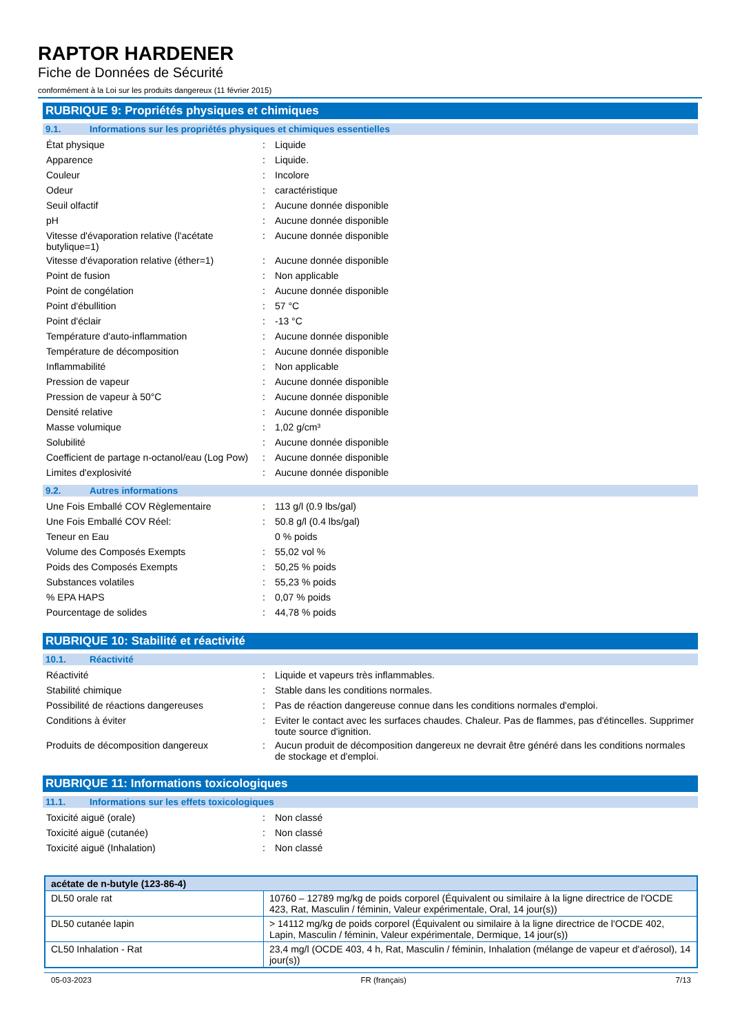RAPTOR HARDENER
Fiche de Données de Sécurité
conformément à la Loi sur les produits dangereux (11 février 2015)
RUBRIQUE 9: Propriétés physiques et chimiques
9.1. Informations sur les propriétés physiques et chimiques essentielles
| État physique | : | Liquide |
| Apparence | : | Liquide. |
| Couleur | : | Incolore |
| Odeur | : | caractéristique |
| Seuil olfactif | : | Aucune donnée disponible |
| pH | : | Aucune donnée disponible |
| Vitesse d'évaporation relative (l'acétate butylique=1) | : | Aucune donnée disponible |
| Vitesse d'évaporation relative (éther=1) | : | Aucune donnée disponible |
| Point de fusion | : | Non applicable |
| Point de congélation | : | Aucune donnée disponible |
| Point d'ébullition | : | 57 °C |
| Point d'éclair | : | -13 °C |
| Température d'auto-inflammation | : | Aucune donnée disponible |
| Température de décomposition | : | Aucune donnée disponible |
| Inflammabilité | : | Non applicable |
| Pression de vapeur | : | Aucune donnée disponible |
| Pression de vapeur à 50°C | : | Aucune donnée disponible |
| Densité relative | : | Aucune donnée disponible |
| Masse volumique | : | 1,02 g/cm³ |
| Solubilité | : | Aucune donnée disponible |
| Coefficient de partage n-octanol/eau (Log Pow) | : | Aucune donnée disponible |
| Limites d'explosivité | : | Aucune donnée disponible |
9.2. Autres informations
| Une Fois Emballé COV Règlementaire | : | 113 g/l (0.9 lbs/gal) |
| Une Fois Emballé COV Réel: | : | 50.8 g/l (0.4 lbs/gal) |
| Teneur en Eau | | 0 % poids |
| Volume des Composés Exempts | : | 55,02 vol % |
| Poids des Composés Exempts | : | 50,25 % poids |
| Substances volatiles | : | 55,23 % poids |
| % EPA HAPS | : | 0,07 % poids |
| Pourcentage de solides | : | 44,78 % poids |
RUBRIQUE 10: Stabilité et réactivité
10.1. Réactivité
| Réactivité | : | Liquide et vapeurs très inflammables. |
| Stabilité chimique | : | Stable dans les conditions normales. |
| Possibilité de réactions dangereuses | : | Pas de réaction dangereuse connue dans les conditions normales d'emploi. |
| Conditions à éviter | : | Eviter le contact avec les surfaces chaudes. Chaleur. Pas de flammes, pas d'étincelles. Supprimer toute source d'ignition. |
| Produits de décomposition dangereux | : | Aucun produit de décomposition dangereux ne devrait être généré dans les conditions normales de stockage et d'emploi. |
RUBRIQUE 11: Informations toxicologiques
11.1. Informations sur les effets toxicologiques
| Toxicité aiguë (orale) | : | Non classé |
| Toxicité aiguë (cutanée) | : | Non classé |
| Toxicité aiguë (Inhalation) | : | Non classé |
| acétate de n-butyle (123-86-4) | |
| --- | --- |
| DL50 orale rat | 10760 – 12789 mg/kg de poids corporel (Équivalent ou similaire à la ligne directrice de l'OCDE 423, Rat, Masculin / féminin, Valeur expérimentale, Oral, 14 jour(s)) |
| DL50 cutanée lapin | > 14112 mg/kg de poids corporel (Équivalent ou similaire à la ligne directrice de l'OCDE 402, Lapin, Masculin / féminin, Valeur expérimentale, Dermique, 14 jour(s)) |
| CL50 Inhalation - Rat | 23,4 mg/l (OCDE 403, 4 h, Rat, Masculin / féminin, Inhalation (mélange de vapeur et d'aérosol), 14 jour(s)) |
05-03-2023 FR (français) 7/13